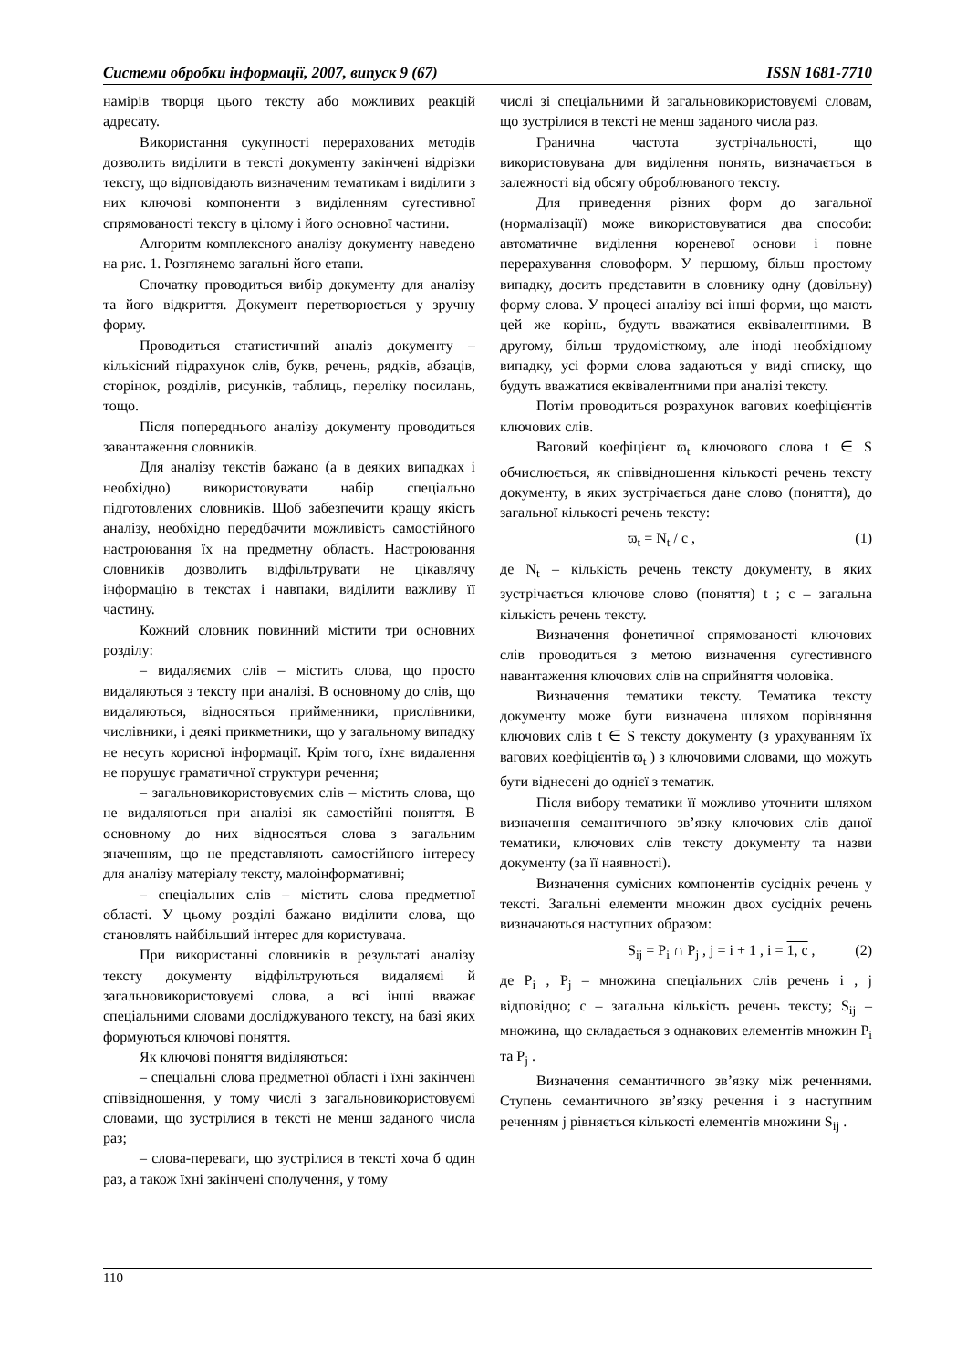Системи обробки інформації, 2007, випуск 9 (67) ISSN 1681-7710
намірів творця цього тексту або можливих реакцій адресату.
Використання сукупності перерахованих методів дозволить виділити в тексті документу закінчені відрізки тексту, що відповідають визначеним тематикам і виділити з них ключові компоненти з виділенням сугестивної спрямованості тексту в цілому і його основної частини.
Алгоритм комплексного аналізу документу наведено на рис. 1. Розглянемо загальні його етапи.
Спочатку проводиться вибір документу для аналізу та його відкриття. Документ перетворюється у зручну форму.
Проводиться статистичний аналіз документу – кількісний підрахунок слів, букв, речень, рядків, абзаців, сторінок, розділів, рисунків, таблиць, переліку посилань, тощо.
Після попереднього аналізу документу проводиться завантаження словників.
Для аналізу текстів бажано (а в деяких випадках і необхідно) використовувати набір спеціально підготовлених словників. Щоб забезпечити кращу якість аналізу, необхідно передбачити можливість самостійного настроювання їх на предметну область. Настроювання словників дозволить відфільтрувати не цікавлячу інформацію в текстах і навпаки, виділити важливу її частину.
Кожний словник повинний містити три основних розділу:
– видаляємих слів – містить слова, що просто видаляються з тексту при аналізі. В основному до слів, що видаляються, відносяться прийменники, прислівники, числівники, і деякі прикметники, що у загальному випадку не несуть корисної інформації. Крім того, їхнє видалення не порушує граматичної структури речення;
– загальновикористовуємих слів – містить слова, що не видаляються при аналізі як самостійні поняття. В основному до них відносяться слова з загальним значенням, що не представляють самостійного інтересу для аналізу матеріалу тексту, малоінформативні;
– спеціальних слів – містить слова предметної області. У цьому розділі бажано виділити слова, що становлять найбільший інтерес для користувача.
При використанні словників в результаті аналізу тексту документу відфільтруються видаляємі й загальновикористовуємі слова, а всі інші вважає спеціальними словами досліджуваного тексту, на базі яких формуються ключові поняття.
Як ключові поняття виділяються:
– спеціальні слова предметної області і їхні закінчені співвідношення, у тому числі з загальновикористовуємі словами, що зустрілися в тексті не менш заданого числа раз;
– слова-переваги, що зустрілися в тексті хоча б один раз, а також їхні закінчені сполучення, у тому
числі зі спеціальними й загальновикористовуємі словам, що зустрілися в тексті не менш заданого числа раз.
Гранична частота зустрічальності, що використовувана для виділення понять, визначається в залежності від обсягу оброблюваного тексту.
Для приведення різних форм до загальної (нормалізації) може використовуватися два способи: автоматичне виділення кореневої основи і повне перерахування словоформ. У першому, більш простому випадку, досить представити в словнику одну (довільну) форму слова. У процесі аналізу всі інші форми, що мають цей же корінь, будуть вважатися еквівалентними. В другому, більш трудомісткому, але іноді необхідному випадку, усі форми слова задаються у виді списку, що будуть вважатися еквівалентними при аналізі тексту.
Потім проводиться розрахунок вагових коефіцієнтів ключових слів.
Ваговий коефіцієнт ϖ<sub>t</sub> ключового слова t ∈ S обчислюється, як співвідношення кількості речень тексту документу, в яких зустрічається дане слово (поняття), до загальної кількості речень тексту:
ϖ<sub>t</sub> = N<sub>t</sub> / c , (1)
де N<sub>t</sub> – кількість речень тексту документу, в яких зустрічається ключове слово (поняття) t ; c – загальна кількість речень тексту.
Визначення фонетичної спрямованості ключових слів проводиться з метою визначення сугестивного навантаження ключових слів на сприйняття чоловіка.
Визначення тематики тексту. Тематика тексту документу може бути визначена шляхом порівняння ключових слів t ∈ S тексту документу (з урахуванням їх вагових коефіцієнтів ϖ<sub>t</sub> ) з ключовими словами, що можуть бути віднесені до однієї з тематик.
Після вибору тематики її можливо уточнити шляхом визначення семантичного зв’язку ключових слів даної тематики, ключових слів тексту документу та назви документу (за її наявності).
Визначення сумісних компонентів сусідніх речень у тексті. Загальні елементи множин двох сусідніх речень визначаються наступних образом:
S<sub>ij</sub> = P<sub>i</sub> ∩ P<sub>j</sub> , j = i + 1 , i = 1, c , (2)
де P<sub>i</sub> , P<sub>j</sub> – множина спеціальних слів речень i , j відповідно; c – загальна кількість речень тексту; S<sub>ij</sub> – множина, що складається з однакових елементів множин P<sub>i</sub> та P<sub>j</sub> .
Визначення семантичного зв’язку між реченнями. Ступень семантичного зв’язку речення i з наступним реченням j рівняється кількості елементів множини S<sub>ij</sub> .
110